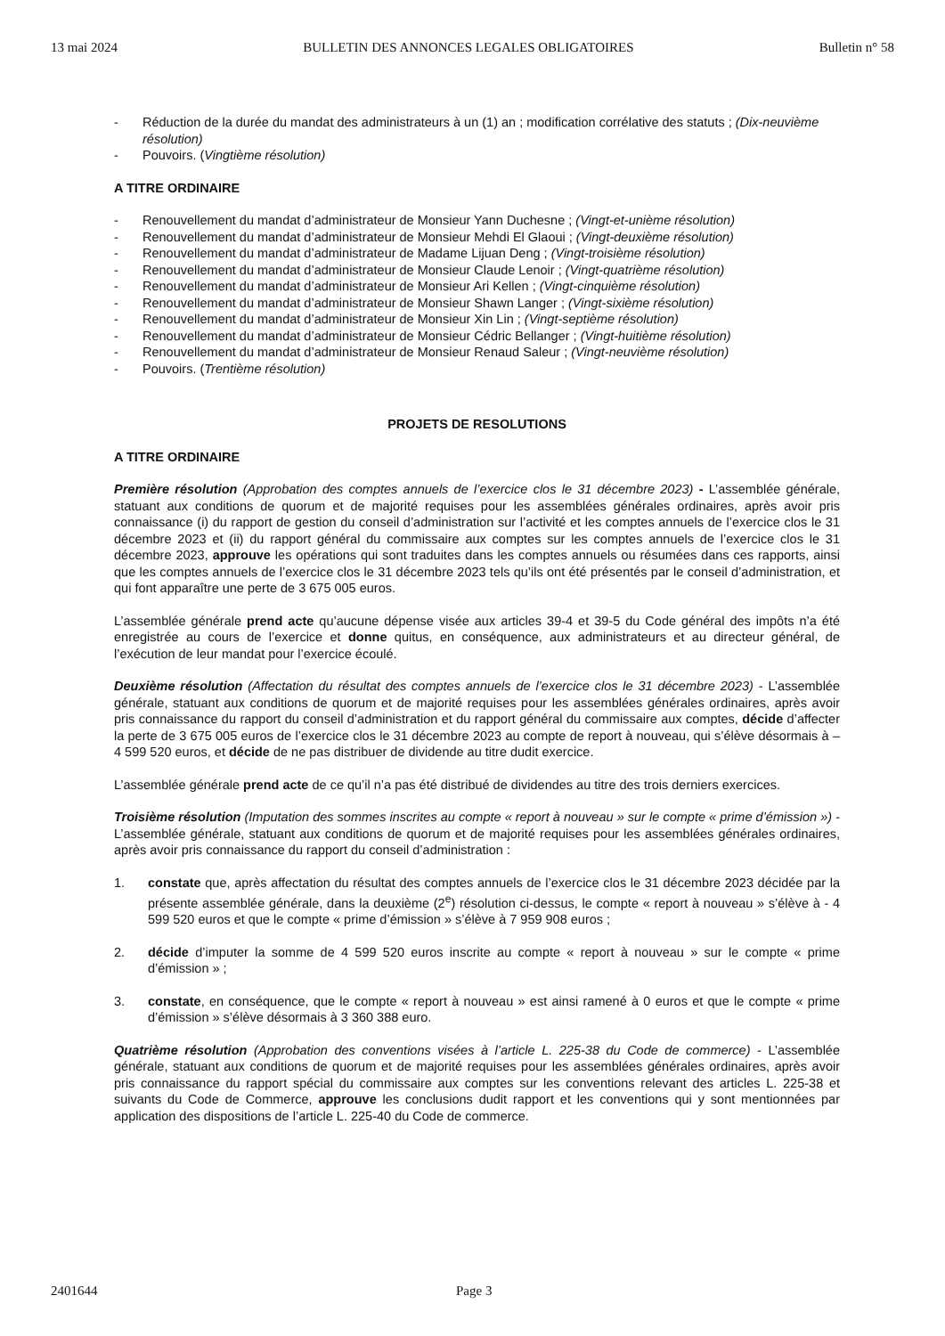13 mai 2024 BULLETIN DES ANNONCES LEGALES OBLIGATOIRES Bulletin n° 58
- Réduction de la durée du mandat des administrateurs à un (1) an ; modification corrélative des statuts ; (Dix-neuvième résolution)
- Pouvoirs. (Vingtième résolution)
A TITRE ORDINAIRE
- Renouvellement du mandat d’administrateur de Monsieur Yann Duchesne ; (Vingt-et-unième résolution)
- Renouvellement du mandat d’administrateur de Monsieur Mehdi El Glaoui ; (Vingt-deuxième résolution)
- Renouvellement du mandat d’administrateur de Madame Lijuan Deng ; (Vingt-troisième résolution)
- Renouvellement du mandat d’administrateur de Monsieur Claude Lenoir ; (Vingt-quatrième résolution)
- Renouvellement du mandat d’administrateur de Monsieur Ari Kellen ; (Vingt-cinquième résolution)
- Renouvellement du mandat d’administrateur de Monsieur Shawn Langer ; (Vingt-sixième résolution)
- Renouvellement du mandat d’administrateur de Monsieur Xin Lin ; (Vingt-septième résolution)
- Renouvellement du mandat d’administrateur de Monsieur Cédric Bellanger ; (Vingt-huitième résolution)
- Renouvellement du mandat d’administrateur de Monsieur Renaud Saleur ; (Vingt-neuvième résolution)
- Pouvoirs. (Trentième résolution)
PROJETS DE RESOLUTIONS
A TITRE ORDINAIRE
Première résolution (Approbation des comptes annuels de l’exercice clos le 31 décembre 2023) - L’assemblée générale, statuant aux conditions de quorum et de majorité requises pour les assemblées générales ordinaires, après avoir pris connaissance (i) du rapport de gestion du conseil d’administration sur l’activité et les comptes annuels de l’exercice clos le 31 décembre 2023 et (ii) du rapport général du commissaire aux comptes sur les comptes annuels de l’exercice clos le 31 décembre 2023, approuve les opérations qui sont traduites dans les comptes annuels ou résumées dans ces rapports, ainsi que les comptes annuels de l’exercice clos le 31 décembre 2023 tels qu’ils ont été présentés par le conseil d’administration, et qui font apparaître une perte de 3 675 005 euros.
L’assemblée générale prend acte qu’aucune dépense visée aux articles 39-4 et 39-5 du Code général des impôts n’a été enregistrée au cours de l’exercice et donne quitus, en conséquence, aux administrateurs et au directeur général, de l’exécution de leur mandat pour l’exercice écoulé.
Deuxième résolution (Affectation du résultat des comptes annuels de l’exercice clos le 31 décembre 2023) - L’assemblée générale, statuant aux conditions de quorum et de majorité requises pour les assemblées générales ordinaires, après avoir pris connaissance du rapport du conseil d’administration et du rapport général du commissaire aux comptes, décide d’affecter la perte de 3 675 005 euros de l’exercice clos le 31 décembre 2023 au compte de report à nouveau, qui s’élève désormais à – 4 599 520 euros, et décide de ne pas distribuer de dividende au titre dudit exercice.
L’assemblée générale prend acte de ce qu’il n’a pas été distribué de dividendes au titre des trois derniers exercices.
Troisième résolution (Imputation des sommes inscrites au compte « report à nouveau » sur le compte « prime d’émission ») - L’assemblée générale, statuant aux conditions de quorum et de majorité requises pour les assemblées générales ordinaires, après avoir pris connaissance du rapport du conseil d’administration :
1. constate que, après affectation du résultat des comptes annuels de l’exercice clos le 31 décembre 2023 décidée par la présente assemblée générale, dans la deuxième (2<sup>e</sup>) résolution ci-dessus, le compte « report à nouveau » s’élève à - 4 599 520 euros et que le compte « prime d’émission » s’élève à 7 959 908 euros ;
2. décide d’imputer la somme de 4 599 520 euros inscrite au compte « report à nouveau » sur le compte « prime d’émission » ;
3. constate, en conséquence, que le compte « report à nouveau » est ainsi ramené à 0 euros et que le compte « prime d’émission » s’élève désormais à 3 360 388 euro.
Quatrième résolution (Approbation des conventions visées à l’article L. 225-38 du Code de commerce) - L’assemblée générale, statuant aux conditions de quorum et de majorité requises pour les assemblées générales ordinaires, après avoir pris connaissance du rapport spécial du commissaire aux comptes sur les conventions relevant des articles L. 225-38 et suivants du Code de Commerce, approuve les conclusions dudit rapport et les conventions qui y sont mentionnées par application des dispositions de l’article L. 225-40 du Code de commerce.
2401644 Page 3